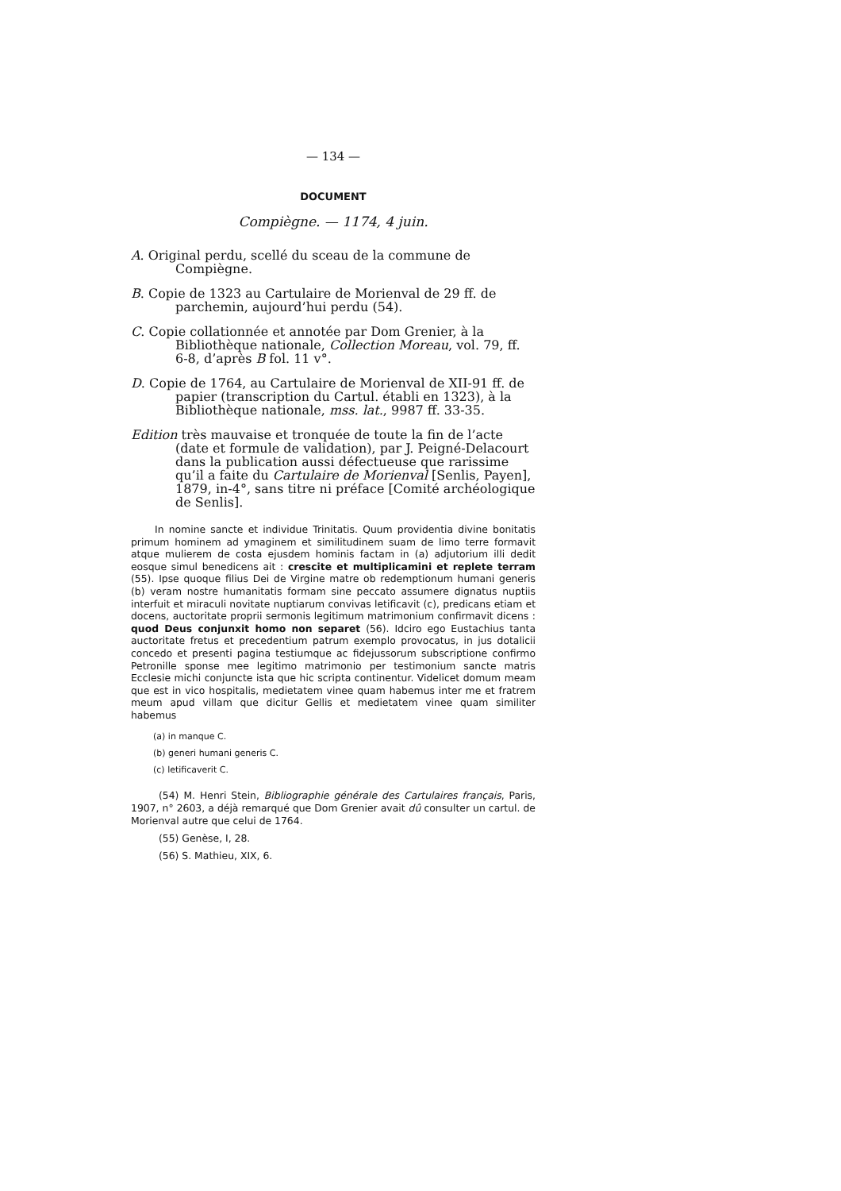— 134 —
DOCUMENT
Compiègne. — 1174, 4 juin.
A. Original perdu, scellé du sceau de la commune de Compiègne.
B. Copie de 1323 au Cartulaire de Morienval de 29 ff. de parchemin, aujourd’hui perdu (54).
C. Copie collationnée et annotée par Dom Grenier, à la Bibliothèque nationale, Collection Moreau, vol. 79, ff. 6-8, d’après B fol. 11 v°.
D. Copie de 1764, au Cartulaire de Morienval de XII-91 ff. de papier (transcription du Cartul. établi en 1323), à la Bibliothèque nationale, mss. lat., 9987 ff. 33-35.
Edition très mauvaise et tronquée de toute la fin de l’acte (date et formule de validation), par J. Peigné-Delacourt dans la publication aussi défectueuse que rarissime qu’il a faite du Cartulaire de Morienval [Senlis, Payen], 1879, in-4°, sans titre ni préface [Comité archéologique de Senlis].
In nomine sancte et individue Trinitatis. Quum providentia divine bonitatis primum hominem ad ymaginem et similitudinem suam de limo terre formavit atque mulierem de costa ejusdem hominis factam in (a) adjutorium illi dedit eosque simul benedicens ait : crescite et multiplicamini et replete terram (55). Ipse quoque filius Dei de Virgine matre ob redemptionum humani generis (b) veram nostre humanitatis formam sine peccato assumere dignatus nuptiis interfuit et miraculi novitate nuptiarum convivas letificavit (c), predicans etiam et docens, auctoritate proprii sermonis legitimum matrimonium confirmavit dicens : quod Deus conjunxit homo non separet (56). Idciro ego Eustachius tanta auctoritate fretus et precedentium patrum exemplo provocatus, in jus dotalicii concedo et presenti pagina testiumque ac fidejussorum subscriptione confirmo Petronille sponse mee legitimo matrimonio per testimonium sancte matris Ecclesie michi conjuncte ista que hic scripta continentur. Videlicet domum meam que est in vico hospitalis, medietatem vinee quam habemus inter me et fratrem meum apud villam que dicitur Gellis et medietatem vinee quam similiter habemus
(a) in manque C.
(b) generi humani generis C.
(c) letificaverit C.
(54) M. Henri Stein, Bibliographie générale des Cartulaires français, Paris, 1907, n° 2603, a déjà remarqué que Dom Grenier avait dû consulter un cartul. de Morienval autre que celui de 1764.
(55) Genèse, I, 28.
(56) S. Mathieu, XIX, 6.